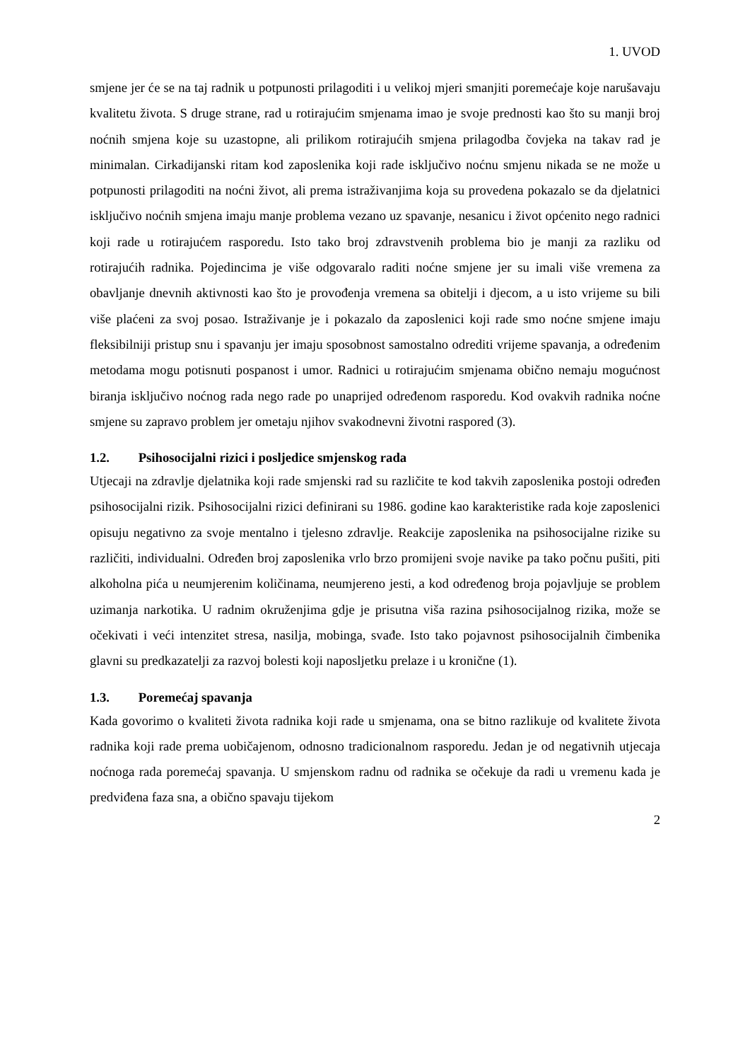1. UVOD
smjene jer će se na taj radnik u potpunosti prilagoditi i u velikoj mjeri smanjiti poremećaje koje narušavaju kvalitetu života. S druge strane, rad u rotirajućim smjenama imao je svoje prednosti kao što su manji broj noćnih smjena koje su uzastopne, ali prilikom rotirajućih smjena prilagodba čovjeka na takav rad je minimalan. Cirkadijanski ritam kod zaposlenika koji rade isključivo noćnu smjenu nikada se ne može u potpunosti prilagoditi na noćni život, ali prema istraživanjima koja su provedena pokazalo se da djelatnici isključivo noćnih smjena imaju manje problema vezano uz spavanje, nesanicu i život općenito nego radnici koji rade u rotirajućem rasporedu. Isto tako broj zdravstvenih problema bio je manji za razliku od rotirajućih radnika. Pojedincima je više odgovaralo raditi noćne smjene jer su imali više vremena za obavljanje dnevnih aktivnosti kao što je provođenja vremena sa obitelji i djecom, a u isto vrijeme su bili više plaćeni za svoj posao. Istraživanje je i pokazalo da zaposlenici koji rade smo noćne smjene imaju fleksibilniji pristup snu i spavanju jer imaju sposobnost samostalno odrediti vrijeme spavanja, a određenim metodama mogu potisnuti pospanost i umor. Radnici u rotirajućim smjenama obično nemaju mogućnost biranja isključivo noćnog rada nego rade po unaprijed određenom rasporedu. Kod ovakvih radnika noćne smjene su zapravo problem jer ometaju njihov svakodnevni životni raspored (3).
1.2. Psihosocijalni rizici i posljedice smjenskog rada
Utjecaji na zdravlje djelatnika koji rade smjenski rad su različite te kod takvih zaposlenika postoji određen psihosocijalni rizik. Psihosocijalni rizici definirani su 1986. godine kao karakteristike rada koje zaposlenici opisuju negativno za svoje mentalno i tjelesno zdravlje. Reakcije zaposlenika na psihosocijalne rizike su različiti, individualni. Određen broj zaposlenika vrlo brzo promijeni svoje navike pa tako počnu pušiti, piti alkoholna pića u neumjerenim količinama, neumjereno jesti, a kod određenog broja pojavljuje se problem uzimanja narkotika. U radnim okruženjima gdje je prisutna viša razina psihosocijalnog rizika, može se očekivati i veći intenzitet stresa, nasilja, mobinga, svađe. Isto tako pojavnost psihosocijalnih čimbenika glavni su predkazatelji za razvoj bolesti koji naposljetku prelaze i u kronične (1).
1.3. Poremećaj spavanja
Kada govorimo o kvaliteti života radnika koji rade u smjenama, ona se bitno razlikuje od kvalitete života radnika koji rade prema uobičajenom, odnosno tradicionalnom rasporedu. Jedan je od negativnih utjecaja noćnoga rada poremećaj spavanja. U smjenskom radnu od radnika se očekuje da radi u vremenu kada je predviđena faza sna, a obično spavaju tijekom
2